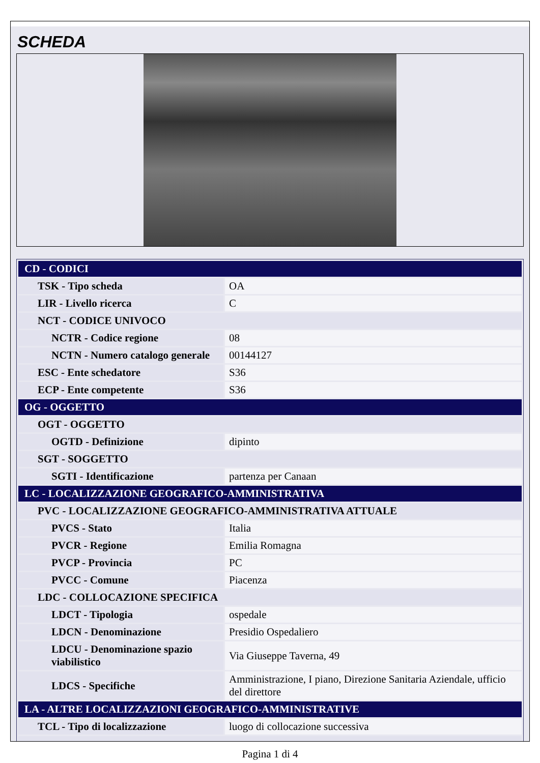SCHEDA
| CD - CODICI | |
| TSK - Tipo scheda | OA |
| LIR - Livello ricerca | C |
| NCT - CODICE UNIVOCO | |
| NCTR - Codice regione | 08 |
| NCTN - Numero catalogo generale | 00144127 |
| ESC - Ente schedatore | S36 |
| ECP - Ente competente | S36 |
| OG - OGGETTO | |
| OGT - OGGETTO | |
| OGTD - Definizione | dipinto |
| SGT - SOGGETTO | |
| SGTI - Identificazione | partenza per Canaan |
| LC - LOCALIZZAZIONE GEOGRAFICO-AMMINISTRATIVA | |
| PVC - LOCALIZZAZIONE GEOGRAFICO-AMMINISTRATIVA ATTUALE | |
| PVCS - Stato | Italia |
| PVCR - Regione | Emilia Romagna |
| PVCP - Provincia | PC |
| PVCC - Comune | Piacenza |
| LDC - COLLOCAZIONE SPECIFICA | |
| LDCT - Tipologia | ospedale |
| LDCN - Denominazione | Presidio Ospedaliero |
| LDCU - Denominazione spazio viabilistico | Via Giuseppe Taverna, 49 |
| LDCS - Specifiche | Amministrazione, I piano, Direzione Sanitaria Aziendale, ufficio del direttore |
| LA - ALTRE LOCALIZZAZIONI GEOGRAFICO-AMMINISTRATIVE | |
| TCL - Tipo di localizzazione | luogo di collocazione successiva |
Pagina 1 di 4